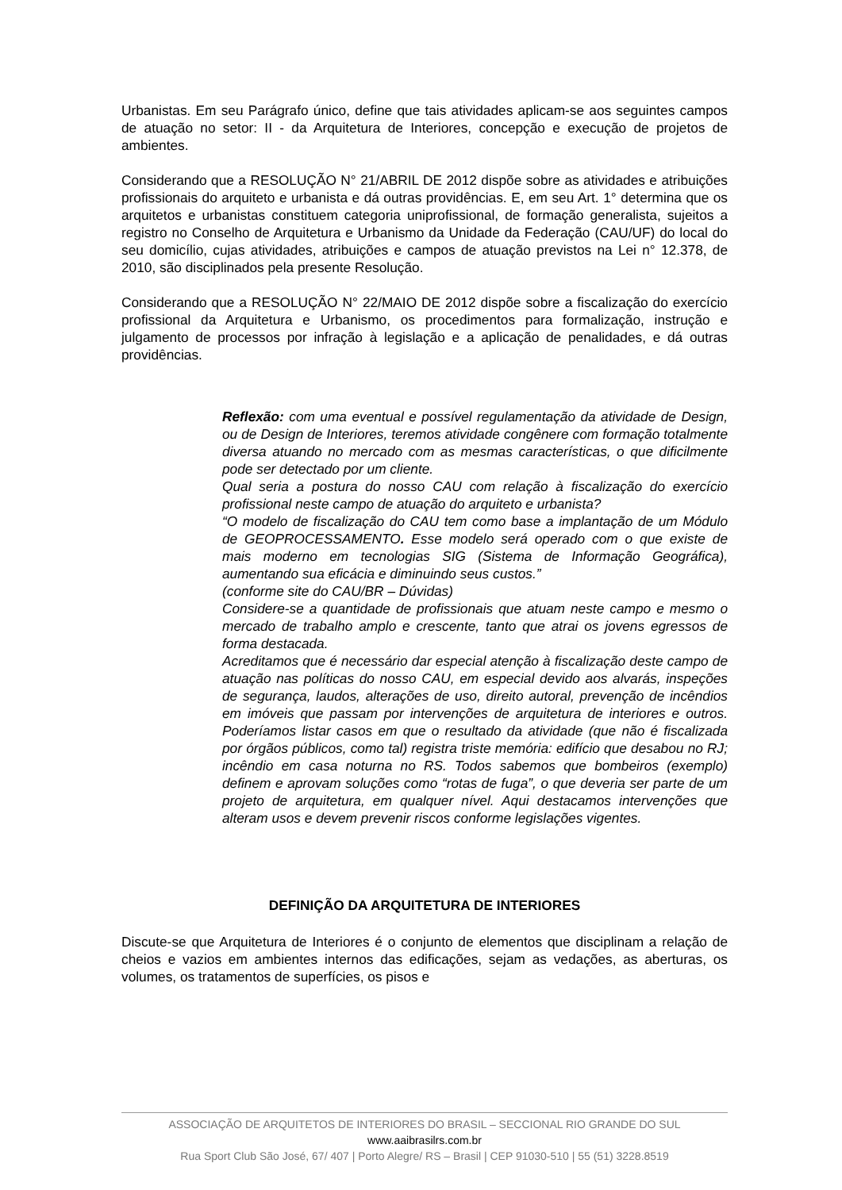Urbanistas. Em seu Parágrafo único, define que tais atividades aplicam-se aos seguintes campos de atuação no setor: II - da Arquitetura de Interiores, concepção e execução de projetos de ambientes.
Considerando que a RESOLUÇÃO N° 21/ABRIL DE 2012 dispõe sobre as atividades e atribuições profissionais do arquiteto e urbanista e dá outras providências. E, em seu Art. 1° determina que os arquitetos e urbanistas constituem categoria uniprofissional, de formação generalista, sujeitos a registro no Conselho de Arquitetura e Urbanismo da Unidade da Federação (CAU/UF) do local do seu domicílio, cujas atividades, atribuições e campos de atuação previstos na Lei n° 12.378, de 2010, são disciplinados pela presente Resolução.
Considerando que a RESOLUÇÃO N° 22/MAIO DE 2012 dispõe sobre a fiscalização do exercício profissional da Arquitetura e Urbanismo, os procedimentos para formalização, instrução e julgamento de processos por infração à legislação e a aplicação de penalidades, e dá outras providências.
Reflexão: com uma eventual e possível regulamentação da atividade de Design, ou de Design de Interiores, teremos atividade congênere com formação totalmente diversa atuando no mercado com as mesmas características, o que dificilmente pode ser detectado por um cliente.
Qual seria a postura do nosso CAU com relação à fiscalização do exercício profissional neste campo de atuação do arquiteto e urbanista?
“O modelo de fiscalização do CAU tem como base a implantação de um Módulo de GEOPROCESSAMENTO. Esse modelo será operado com o que existe de mais moderno em tecnologias SIG (Sistema de Informação Geográfica), aumentando sua eficácia e diminuindo seus custos.”
(conforme site do CAU/BR – Dúvidas)
Considere-se a quantidade de profissionais que atuam neste campo e mesmo o mercado de trabalho amplo e crescente, tanto que atrai os jovens egressos de forma destacada.
Acreditamos que é necessário dar especial atenção à fiscalização deste campo de atuação nas políticas do nosso CAU, em especial devido aos alvarás, inspeções de segurança, laudos, alterações de uso, direito autoral, prevenção de incêndios em imóveis que passam por intervenções de arquitetura de interiores e outros. Poderíamos listar casos em que o resultado da atividade (que não é fiscalizada por órgãos públicos, como tal) registra triste memória: edifício que desabou no RJ; incêndio em casa noturna no RS. Todos sabemos que bombeiros (exemplo) definem e aprovam soluções como “rotas de fuga”, o que deveria ser parte de um projeto de arquitetura, em qualquer nível. Aqui destacamos intervenções que alteram usos e devem prevenir riscos conforme legislações vigentes.
DEFINIÇÃO DA ARQUITETURA DE INTERIORES
Discute-se que Arquitetura de Interiores é o conjunto de elementos que disciplinam a relação de cheios e vazios em ambientes internos das edificações, sejam as vedações, as aberturas, os volumes, os tratamentos de superfícies, os pisos e
ASSOCIAÇÃO DE ARQUITETOS DE INTERIORES DO BRASIL – SECCIONAL RIO GRANDE DO SUL
www.aaibrasilrs.com.br
Rua Sport Club São José, 67/ 407 | Porto Alegre/ RS – Brasil | CEP 91030-510 | 55 (51) 3228.8519